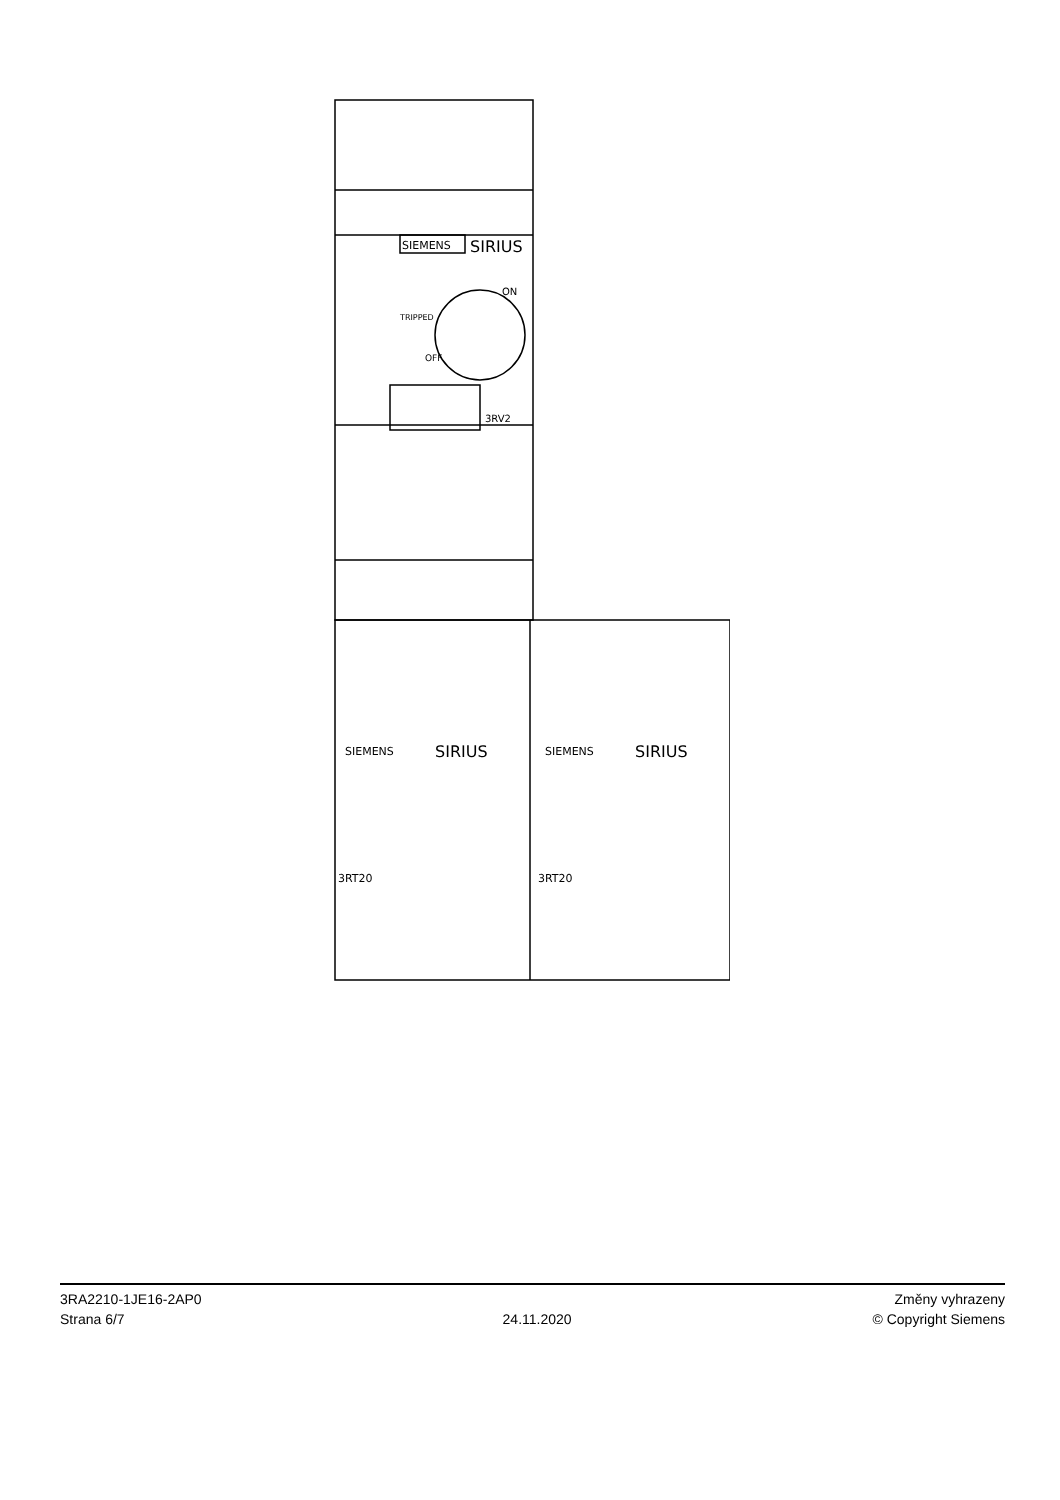SIEMENS
SIRIUS
ON
OFF
TRIPPED
3RV2
SIEMENS
SIRIUS
SIEMENS
SIRIUS
3RT20
3RT20
3RA2210-1JE16-2AP0
Strana 6/7
24.11.2020
Změny vyhrazeny
© Copyright Siemens